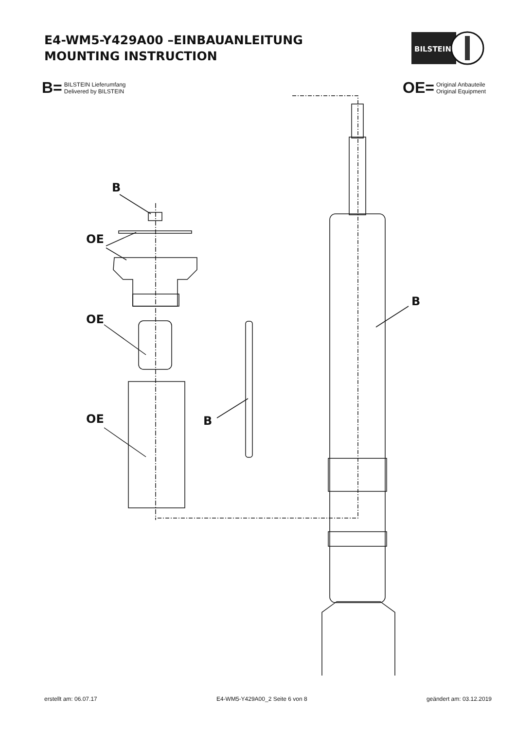E4-WM5-Y429A00 –EINBAUANLEITUNG
MOUNTING INSTRUCTION
BILSTEIN
B= BILSTEIN Lieferumfang
Delivered by BILSTEIN
OE= Original Anbauteile
Original Equipment
B
OE
OE
OE B
B
erstellt am: 06.07.17 E4-WM5-Y429A00_2 Seite 6 von 8 geändert am: 03.12.2019